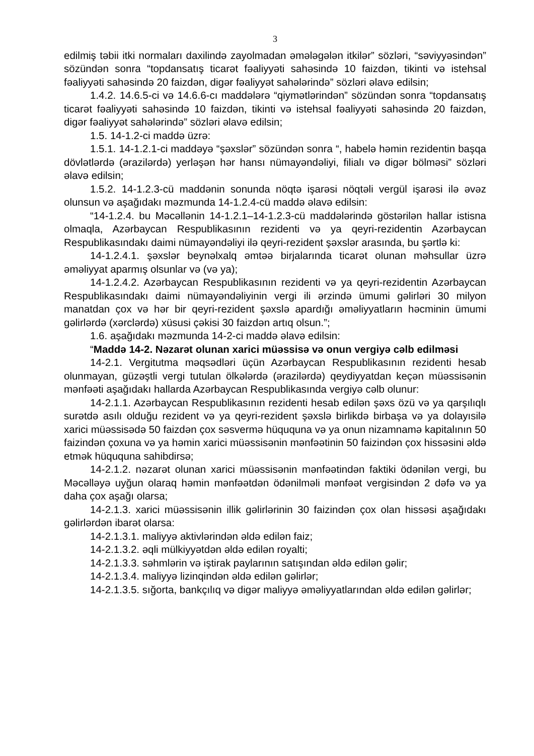3
edilmiş təbii itki normaları daxilində zayolmadan əmələgələn itkilər” sözləri, “səviyyəsindən” sözündən sonra “topdansatış ticarət fəaliyyəti sahəsində 10 faizdən, tikinti və istehsal fəaliyyəti sahəsində 20 faizdən, digər fəaliyyət sahələrində” sözləri əlavə edilsin;
1.4.2. 14.6.5-ci və 14.6.6-cı maddələrə “qiymətlərindən” sözündən sonra “topdansatış ticarət fəaliyyəti sahəsində 10 faizdən, tikinti və istehsal fəaliyyəti sahəsində 20 faizdən, digər fəaliyyət sahələrində” sözləri əlavə edilsin;
1.5. 14-1.2-ci maddə üzrə:
1.5.1. 14-1.2.1-ci maddəyə “şəxslər” sözündən sonra “, habelə həmin rezidentin başqa dövlətlərdə (ərazilərdə) yerləşən hər hansı nümayəndəliyi, filialı və digər bölməsi” sözləri əlavə edilsin;
1.5.2. 14-1.2.3-cü maddənin sonunda nöqtə işarəsi nöqtəli vergül işarəsi ilə əvəz olunsun və aşağıdakı məzmunda 14-1.2.4-cü maddə əlavə edilsin:
“14-1.2.4. bu Məcəllənin 14-1.2.1–14-1.2.3-cü maddələrində göstərilən hallar istisna olmaqla, Azərbaycan Respublikasının rezidenti və ya qeyri-rezidentin Azərbaycan Respublikasındakı daimi nümayəndəliyi ilə qeyri-rezident şəxslər arasında, bu şərtlə ki:
14-1.2.4.1. şəxslər beynəlxalq əmtəə birjalarında ticarət olunan məhsullar üzrə əməliyyat aparmış olsunlar və (və ya);
14-1.2.4.2. Azərbaycan Respublikasının rezidenti və ya qeyri-rezidentin Azərbaycan Respublikasındakı daimi nümayəndəliyinin vergi ili ərzində ümumi gəlirləri 30 milyon manatdan çox və hər bir qeyri-rezident şəxslə apardığı əməliyyatların həcminin ümumi gəlirlərdə (xərclərdə) xüsusi çəkisi 30 faizdən artıq olsun.”;
1.6. aşağıdakı məzmunda 14-2-ci maddə əlavə edilsin:
“Maddə 14-2. Nəzarət olunan xarici müəssisə və onun vergiyə cəlb edilməsi
14-2.1. Vergitutma məqsədləri üçün Azərbaycan Respublikasının rezidenti hesab olunmayan, güzəştli vergi tutulan ölkələrdə (ərazilərdə) qeydiyyatdan keçən müəssisənin mənfəəti aşağıdakı hallarda Azərbaycan Respublikasında vergiyə cəlb olunur:
14-2.1.1. Azərbaycan Respublikasının rezidenti hesab edilən şəxs özü və ya qarşılıqlı surətdə asılı olduğu rezident və ya qeyri-rezident şəxslə birlikdə birbaşa və ya dolayısilə xarici müəssisədə 50 faizdən çox səsvermə hüququna və ya onun nizamnamə kapitalının 50 faizindən çoxuna və ya həmin xarici müəssisənin mənfəətinin 50 faizindən çox hissəsini əldə etmək hüququna sahibdirsə;
14-2.1.2. nəzarət olunan xarici müəssisənin mənfəətindən faktiki ödənilən vergi, bu Məcəlləyə uyğun olaraq həmin mənfəətdən ödənilməli mənfəət vergisindən 2 dəfə və ya daha çox aşağı olarsa;
14-2.1.3. xarici müəssisənin illik gəlirlərinin 30 faizindən çox olan hissəsi aşağıdakı gəlirlərdən ibarət olarsa:
14-2.1.3.1. maliyyə aktivlərindən əldə edilən faiz;
14-2.1.3.2. əqli mülkiyyətdən əldə edilən royalti;
14-2.1.3.3. səhmlərin və iştirak paylarının satışından əldə edilən gəlir;
14-2.1.3.4. maliyyə lizinqindən əldə edilən gəlirlər;
14-2.1.3.5. sığorta, bankçılıq və digər maliyyə əməliyyatlarından əldə edilən gəlirlər;